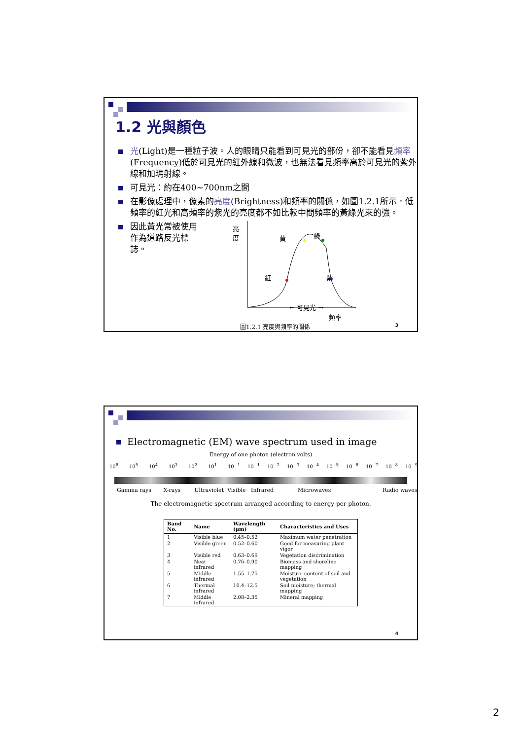1.2 光與顏色
光(Light)是一種粒子波。人的眼睛只能看到可見光的部份，卻不能看見頻率(Frequency)低於可見光的紅外線和微波，也無法看見頻率高於可見光的紫外線和加瑪射線。
可見光：約在400~700nm之間
在影像處理中，像素的亮度(Brightness)和頻率的關係，如圖1.2.1所示。低頻率的紅光和高頻率的紫光的亮度都不如比較中間頻率的黃綠光來的強。
因此黃光常被使用作為道路反光標誌。
亮度
黃 綠
紅 紫
← 可見光 →
頻率
圖1.2.1 亮度與頻率的關係
3
Electromagnetic (EM) wave spectrum used in image
Energy of one photon (electron volts)
10<sup>6</sup> 10<sup>5</sup> 10<sup>4</sup> 10<sup>3</sup> 10<sup>2</sup> 10<sup>1</sup> 10<sup>−1</sup> 10<sup>−1</sup> 10<sup>−2</sup> 10<sup>−3</sup> 10<sup>−4</sup> 10<sup>−5</sup> 10<sup>−6</sup> 10<sup>−7</sup> 10<sup>−8</sup> 10<sup>−9</sup>
Gamma rays X-rays Ultraviolet Visible Infrared Microwaves Radio waves
The electromagnetic spectrum arranged according to energy per photon.
| Band No. | Name | Wavelength (μm) | Characteristics and Uses |
| --- | --- | --- | --- |
| 1 | Visible blue | 0.45–0.52 | Maximum water penetration |
| 2 | Visible green | 0.52–0.60 | Good for measuring plant vigor |
| 3 | Visible red | 0.63–0.69 | Vegetation discrimination |
| 4 | Near infrared | 0.76–0.90 | Biomass and shoreline mapping |
| 5 | Middle infrared | 1.55–1.75 | Moisture content of soil and vegetation |
| 6 | Thermal infrared | 10.4–12.5 | Soil moisture; thermal mapping |
| 7 | Middle infrared | 2.08–2.35 | Mineral mapping |
4
2